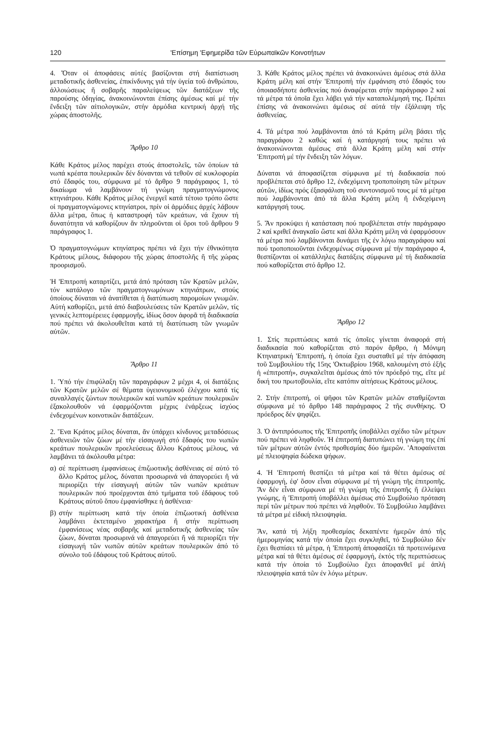120 'Επίσημη 'Εφημερίδα τῶν Εὐρωπαϊκῶν Κοινοτήτων
4. Ὅταν οἱ ἀποφάσεις αὐτές βασίζονται στή διαπίστωση μεταδοτικῆς ἀσθενείας, ἐπικίνδυνης γιά τήν ὑγεία τοῦ ἀνθρώπου, ἀλλοιώσεως ἤ σοβαρῆς παραλείψεως τῶν διατάξεων τῆς παρούσης ὁδηγίας, ἀνακοινώνονται ἐπίσης ἀμέσως καί μέ τήν ἔνδειξη τῶν αἰτιολογικῶν, στήν ἁρμόδια κεντρική ἀρχή τῆς χώρας ἀποστολῆς.
Ἄρθρο 10
Κάθε Κράτος μέλος παρέχει στούς ἀποστολεῖς, τῶν ὁποίων τά νωπά κρέατα πουλερικῶν δέν δύνανται νά τεθοῦν σέ κυκλοφορία στό ἔδαφός του, σύμφωνα μέ τό ἄρθρο 9 παράγραφος 1, τό δικαίωμα νά λαμβάνουν τή γνώμη πραγματογνώμονος κτηνιάτρου. Κάθε Κράτος μέλος ἐνεργεῖ κατά τέτοιο τρόπο ὥστε οἱ πραγματογνώμονες κτηνίατροι, πρίν οἱ ἁρμόδιες ἀρχές λάβουν ἄλλα μέτρα, ὅπως ἡ καταστροφή τῶν κρεάτων, νά ἔχουν τή δυνατότητα νά καθορίζουν ἄν πληροῦνται οἱ ὅροι τοῦ ἄρθρου 9 παράγραφος 1.
Ὁ πραγματογνώμων κτηνίατρος πρέπει νά ἔχει τήν ἐθνικότητα Κράτους μέλους, διάφορου τῆς χώρας ἀποστολῆς ἤ τῆς χώρας προορισμοῦ.
Ἡ 'Επιτροπή καταρτίζει, μετά ἀπό πρόταση τῶν Κρατῶν μελῶν, τόν κατάλογο τῶν πραγματογνωμόνων κτηνιάτρων, στούς ὁποίους δύναται νά ἀνατίθεται ἡ διατύπωση παρομοίων γνωμῶν. Αὐτή καθορίζει, μετά ἀπό διαβουλεύσεις τῶν Κρατῶν μελῶν, τίς γενικές λεπτομέρειες ἐφαρμογῆς, ἰδίως ὅσον ἀφορᾶ τή διαδικασία πού πρέπει νά ἀκολουθεῖται κατά τή διατύπωση τῶν γνωμῶν αὐτῶν.
Ἄρθρο 11
1. Ὑπό τήν ἐπιφύλαξη τῶν παραγράφων 2 μέχρι 4, οἱ διατάξεις τῶν Κρατῶν μελῶν σέ θέματα ὑγειονομικοῦ ἐλέγχου κατά τίς συναλλαγές ζώντων πουλερικῶν καί νωπῶν κρεάτων πουλερικῶν ἐξακολουθοῦν νά ἐφαρμόζονται μέχρις ἐνάρξεως ἰσχύος ἐνδεχομένων κοινοτικῶν διατάξεων.
2. Ἕνα Κράτος μέλος δύναται, ἄν ὑπάρχει κίνδυνος μεταδόσεως ἀσθενειῶν τῶν ζώων μέ τήν εἰσαγωγή στό ἔδαφός του νωπῶν κρεάτων πουλερικῶν προελεύσεως ἄλλου Κράτους μέλους, νά λαμβάνει τά ἀκόλουθα μέτρα:
α) σέ περίπτωση ἐμφανίσεως ἐπιζωοτικῆς ἀσθένειας σέ αὐτό τό ἄλλο Κράτος μέλος, δύναται προσωρινά νά ἀπαγορεύει ἤ νά περιορίζει τήν εἰσαγωγή αὐτῶν τῶν νωπῶν κρεάτων πουλερικῶν πού προέρχονται ἀπό τμήματα τοῦ ἐδάφους τοῦ Κράτους αὐτοῦ ὅπου ἐμφανίσθηκε ἡ ἀσθένεια·
β) στήν περίπτωση κατά τήν ὁποία ἐπιζωοτική ἀσθένεια λαμβάνει ἐκτεταμένο χαρακτήρα ἤ στήν περίπτωση ἐμφανίσεως νέας σοβαρῆς καί μεταδοτικῆς ἀσθενείας τῶν ζώων, δύναται προσωρινά νά ἀπαγορεύει ἤ νά περιορίζει τήν εἰσαγωγή τῶν νωπῶν αὐτῶν κρεάτων πουλερικῶν ἀπό τό σύνολο τοῦ ἐδάφους τοῦ Κράτους αὐτοῦ.
3. Κάθε Κράτος μέλος πρέπει νά ἀνακοινώνει ἀμέσως στά ἄλλα Κράτη μέλη καί στήν 'Επιτροπή τήν ἐμφάνιση στό ἔδαφός του ὁποιασδήποτε ἀσθενείας πού ἀναφέρεται στήν παράγραφο 2 καί τά μέτρα τά ὁποῖα ἔχει λάβει γιά τήν καταπολέμησή της. Πρέπει ἐπίσης νά ἀνακοινώνει ἀμέσως σέ αὐτά τήν ἐξάλειψη τῆς ἀσθενείας.
4. Τά μέτρα πού λαμβάνονται ἀπό τά Κράτη μέλη βάσει τῆς παραγράφου 2 καθώς καί ἡ κατάργησή τους πρέπει νά ἀνακοινώνονται ἀμέσως στά ἄλλα Κράτη μέλη καί στήν 'Επιτροπή μέ τήν ἔνδειξη τῶν λόγων.
Δύναται νά ἀποφασίζεται σύμφωνα μέ τή διαδικασία πού προβλέπεται στό ἄρθρο 12, ἐνδεχόμενη τροποποίηση τῶν μέτρων αὐτῶν, ἰδίως πρός ἐξασφάλιση τοῦ συντονισμοῦ τους μέ τά μέτρα πού λαμβάνονται ἀπό τά ἄλλα Κράτη μέλη ἤ ἐνδεχόμενη κατάργησή τους.
5. Ἄν προκύψει ἡ κατάσταση πού προβλέπεται στήν παράγραφο 2 καί κριθεῖ ἀναγκαῖο ὥστε καί ἄλλα Κράτη μέλη νά ἐφαρμόσουν τά μέτρα πού λαμβάνονται δυνάμει τῆς ἐν λόγω παραγράφου καί πού τροποποιοῦνται ἐνδεχομένως σύμφωνα μέ τήν παράγραφο 4, θεσπίζονται οἱ κατάλληλες διατάξεις σύμφωνα μέ τή διαδικασία πού καθορίζεται στό ἄρθρο 12.
Ἄρθρο 12
1. Στίς περιπτώσεις κατά τίς ὁποῖες γίνεται ἀναφορά στή διαδικασία πού καθορίζεται στό παρόν ἄρθρο, ἡ Μόνιμη Κτηνιατρική 'Επιτροπή, ἡ ὁποία ἔχει συσταθεῖ μέ τήν ἀπόφαση τοῦ Συμβουλίου τῆς 15ης 'Οκτωβρίου 1968, καλουμένη στό ἑξῆς ἡ «ἐπιτροπή», συγκαλεῖται ἀμέσως ἀπό τόν πρόεδρό της, εἴτε μέ δική του πρωτοβουλία, εἴτε κατόπιν αἰτήσεως Κράτους μέλους.
2. Στήν ἐπιτροπή, οἱ ψῆφοι τῶν Κρατῶν μελῶν σταθμίζονται σύμφωνα μέ τό ἄρθρο 148 παράγραφος 2 τῆς συνθήκης. Ὁ πρόεδρος δέν ψηφίζει.
3. Ὁ ἀντιπρόσωπος τῆς 'Επιτροπῆς ὑποβάλλει σχέδιο τῶν μέτρων πού πρέπει νά ληφθοῦν. Ἡ ἐπιτροπή διατυπώνει τή γνώμη της ἐπί τῶν μέτρων αὐτῶν ἐντός προθεσμίας δύο ἡμερῶν. 'Αποφαίνεται μέ πλειοψηφία δώδεκα ψήφων.
4. Ἡ 'Επιτροπή θεσπίζει τά μέτρα καί τά θέτει ἀμέσως σέ ἐφαρμογή, ἐφ' ὅσον εἶναι σύμφωνα μέ τή γνώμη τῆς ἐπιτροπῆς. Ἄν δέν εἶναι σύμφωνα μέ τή γνώμη τῆς ἐπιτροπῆς ἤ ἐλλείψει γνώμης, ἡ 'Επιτροπή ὑποβάλλει ἀμέσως στό Συμβούλιο πρόταση περί τῶν μέτρων πού πρέπει νά ληφθοῦν. Τό Συμβούλιο λαμβάνει τά μέτρα μέ εἰδική πλειοψηφία.
Ἄν, κατά τή λήξη προθεσμίας δεκαπέντε ἡμερῶν ἀπό τῆς ἡμερομηνίας κατά τήν ὁποία ἔχει συγκληθεῖ, τό Συμβούλιο δέν ἔχει θεσπίσει τά μέτρα, ἡ 'Επιτροπή ἀποφασίζει τά προτεινόμενα μέτρα καί τά θέτει ἀμέσως σέ ἐφαρμογή, ἐκτός τῆς περιπτώσεως κατά τήν ὁποία τό Συμβούλιο ἔχει ἀποφανθεῖ μέ ἁπλή πλειοψηφία κατά τῶν ἐν λόγω μέτρων.